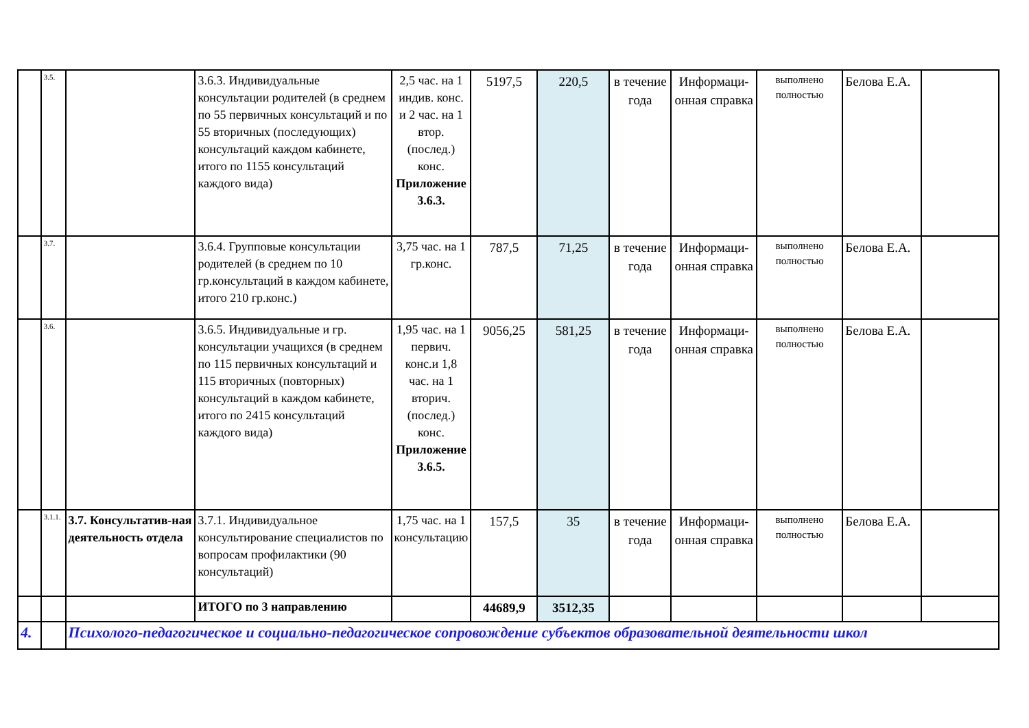| | 3.5. | | 3.6.3. Индивидуальные консультации родителей (в среднем по 55 первичных консультаций и по 55 вторичных (последующих) консультаций каждом кабинете, итого по 1155 консультаций каждого вида) | 2,5 час. на 1 индив. конс. и 2 час. на 1 втор. (послед.) конс. Приложение 3.6.3. | 5197,5 | 220,5 | в течение года | Информаци-онная справка | выполнено полностью | Белова Е.А. | |
| | 3.7. | | 3.6.4. Групповые консультации родителей (в среднем по 10 гр.консультаций в каждом кабинете, итого 210 гр.конс.) | 3,75 час. на 1 гр.конс. | 787,5 | 71,25 | в течение года | Информаци-онная справка | выполнено полностью | Белова Е.А. | |
| | 3.6. | | 3.6.5. Индивидуальные и гр. консультации учащихся (в среднем по 115 первичных консультаций и 115 вторичных (повторных) консультаций в каждом кабинете, итого по 2415 консультаций каждого вида) | 1,95 час. на 1 первич. конс.и 1,8 час. на 1 вторич. (послед.) конс. Приложение 3.6.5. | 9056,25 | 581,25 | в течение года | Информаци-онная справка | выполнено полностью | Белова Е.А. | |
| | 3.1.1. | 3.7. Консультатив-ная деятельность отдела | 3.7.1. Индивидуальное консультирование специалистов по вопросам профилактики (90 консультаций) | 1,75 час. на 1 консультацию | 157,5 | 35 | в течение года | Информаци-онная справка | выполнено полностью | Белова Е.А. | |
| | | | ИТОГО по 3 направлению | | 44689,9 | 3512,35 | | | | | |
| 4. | | Психолого-педагогическое и социально-педагогическое сопровождение субъектов образовательной деятельности школ | | | | | | | | | |